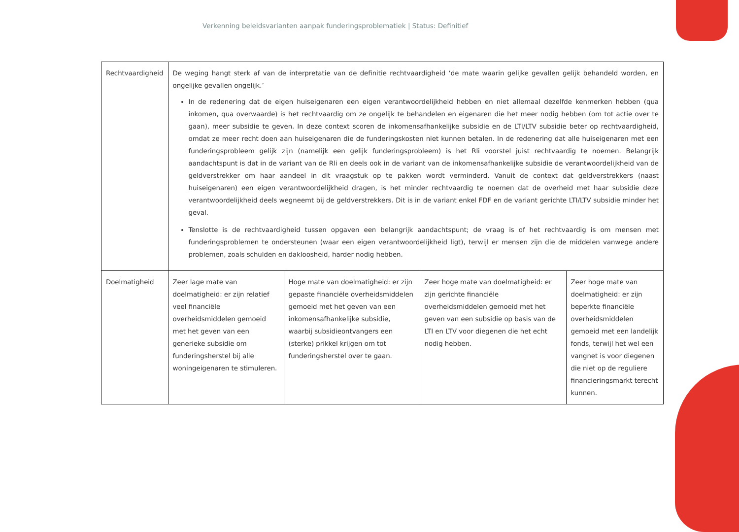Verkenning beleidsvarianten aanpak funderingsproblematiek | Status: Definitief
| Rechtvaardigheid | De weging hangt sterk af van de interpretatie van de definitie rechtvaardigheid ‘de mate waarin gelijke gevallen gelijk behandeld worden, en ongelijke gevallen ongelijk.’ In de redenering dat de eigen huiseigenaren een eigen verantwoordelijkheid hebben en niet allemaal dezelfde kenmerken hebben (qua inkomen, qua overwaarde) is het rechtvaardig om ze ongelijk te behandelen en eigenaren die het meer nodig hebben (om tot actie over te gaan), meer subsidie te geven. In deze context scoren de inkomensafhankelijke subsidie en de LTI/LTV subsidie beter op rechtvaardigheid, omdat ze meer recht doen aan huiseigenaren die de funderingskosten niet kunnen betalen. In de redenering dat alle huiseigenaren met een funderingsprobleem gelijk zijn (namelijk een gelijk funderingsprobleem) is het Rli voorstel juist rechtvaardig te noemen. Belangrijk aandachtspunt is dat in de variant van de Rli en deels ook in de variant van de inkomensafhankelijke subsidie de verantwoordelijkheid van de geldverstrekker om haar aandeel in dit vraagstuk op te pakken wordt verminderd. Vanuit de context dat geldverstrekkers (naast huiseigenaren) een eigen verantwoordelijkheid dragen, is het minder rechtvaardig te noemen dat de overheid met haar subsidie deze verantwoordelijkheid deels wegneemt bij de geldverstrekkers. Dit is in de variant enkel FDF en de variant gerichte LTI/LTV subsidie minder het geval. Tenslotte is de rechtvaardigheid tussen opgaven een belangrijk aandachtspunt; de vraag is of het rechtvaardig is om mensen met funderingsproblemen te ondersteunen (waar een eigen verantwoordelijkheid ligt), terwijl er mensen zijn die de middelen vanwege andere problemen, zoals schulden en dakloosheid, harder nodig hebben. | | | |
| Doelmatigheid | Zeer lage mate van doelmatigheid: er zijn relatief veel financiële overheidsmiddelen gemoeid met het geven van een generieke subsidie om funderingsherstel bij alle woningeigenaren te stimuleren. | Hoge mate van doelmatigheid: er zijn gepaste financiële overheidsmiddelen gemoeid met het geven van een inkomensafhankelijke subsidie, waarbij subsidieontvangers een (sterke) prikkel krijgen om tot funderingsherstel over te gaan. | Zeer hoge mate van doelmatigheid: er zijn gerichte financiële overheidsmiddelen gemoeid met het geven van een subsidie op basis van de LTI en LTV voor diegenen die het echt nodig hebben. | Zeer hoge mate van doelmatigheid: er zijn beperkte financiële overheidsmiddelen gemoeid met een landelijk fonds, terwijl het wel een vangnet is voor diegenen die niet op de reguliere financieringsmarkt terecht kunnen. |